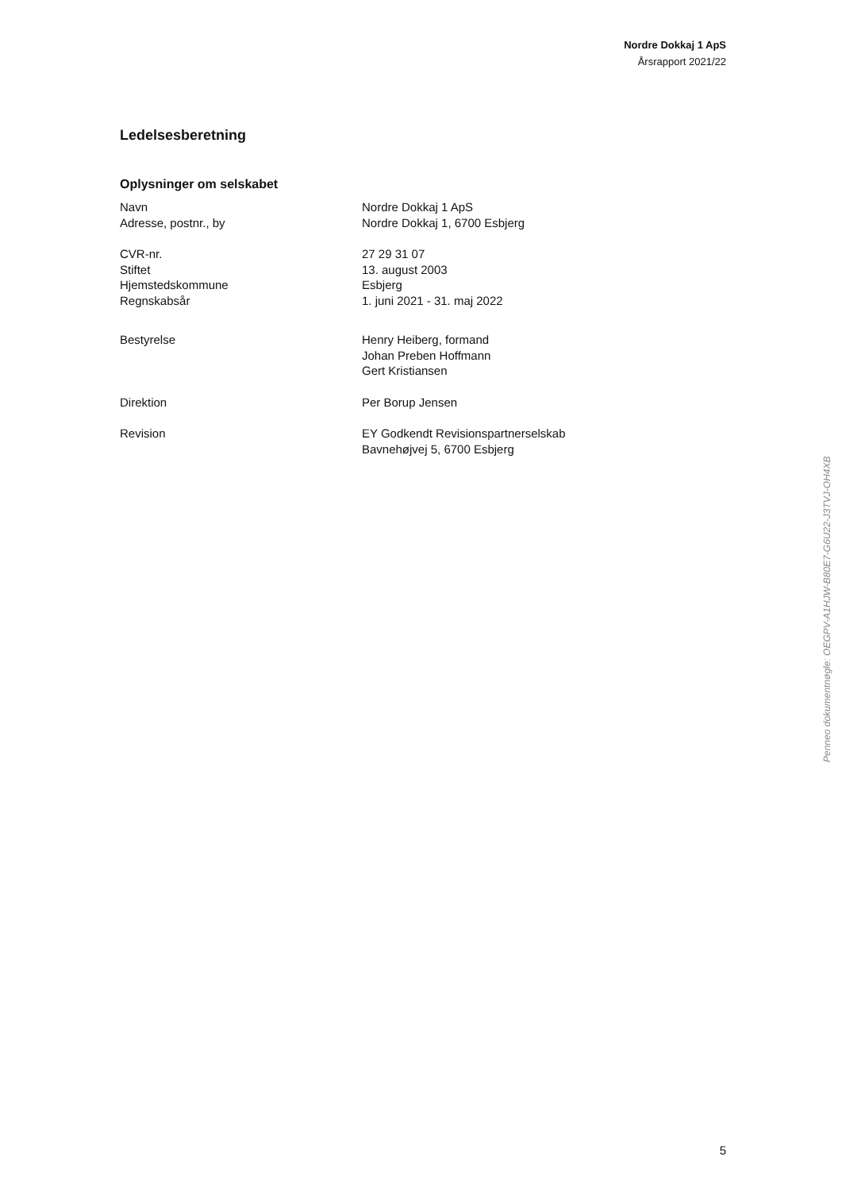Nordre Dokkaj 1 ApS
Årsrapport 2021/22
Ledelsesberetning
Oplysninger om selskabet
| Navn | Nordre Dokkaj 1 ApS |
| Adresse, postnr., by | Nordre Dokkaj 1, 6700 Esbjerg |
| CVR-nr. | 27 29 31 07 |
| Stiftet | 13. august 2003 |
| Hjemstedskommune | Esbjerg |
| Regnskabsår | 1. juni 2021 - 31. maj 2022 |
| Bestyrelse | Henry Heiberg, formand Johan Preben Hoffmann Gert Kristiansen |
| Direktion | Per Borup Jensen |
| Revision | EY Godkendt Revisionspartnerselskab Bavnehøjvej 5, 6700 Esbjerg |
Penneo dokumentnøgle: OEGPV-A1HJW-B80E7-G6U22-J3TVJ-OH4XB
5